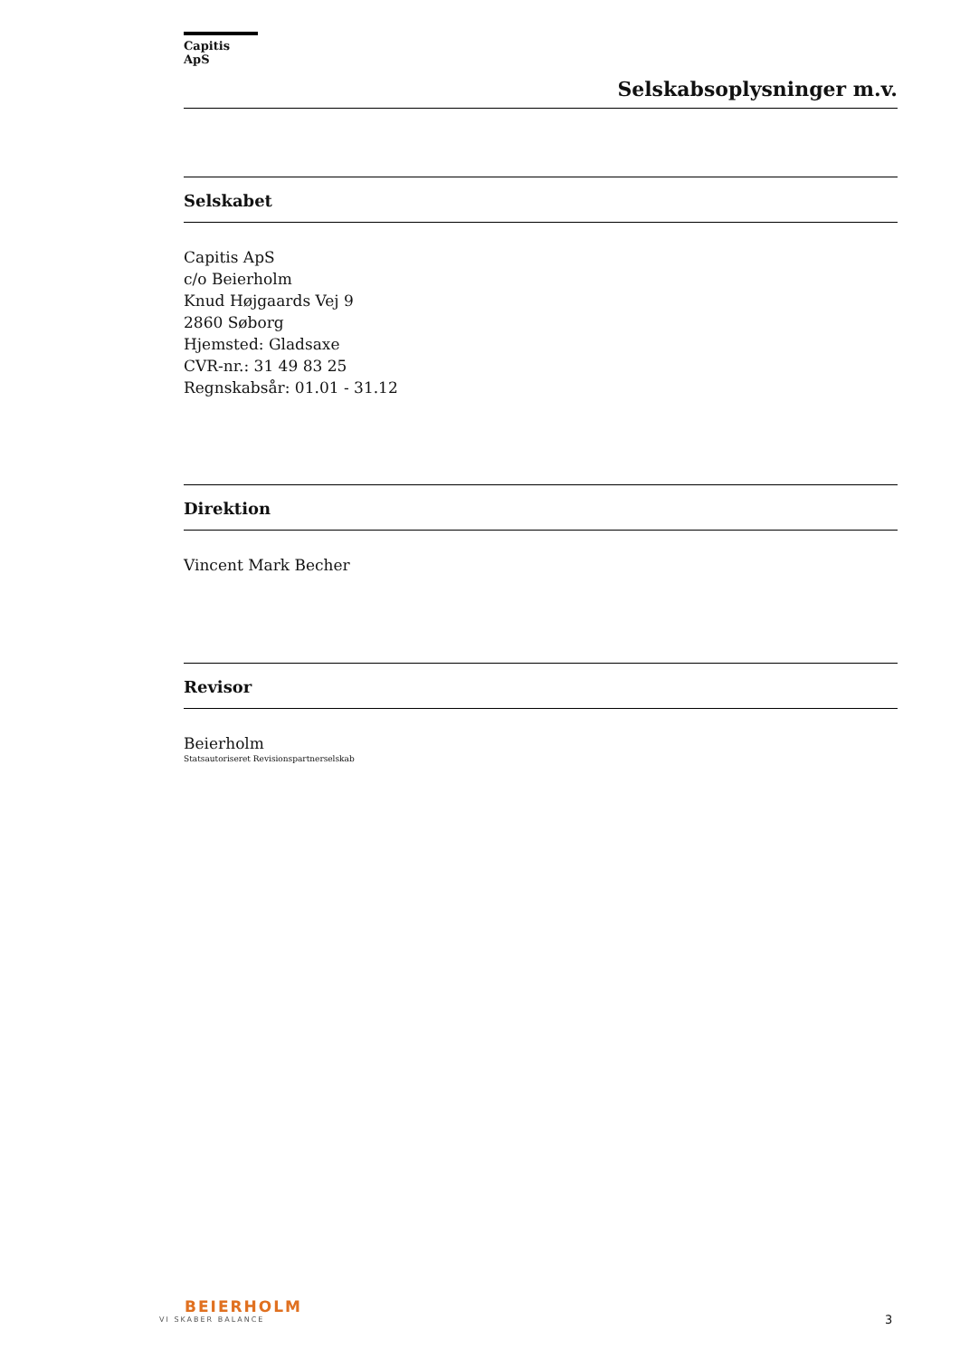Capitis ApS
Selskabsoplysninger m.v.
Selskabet
Capitis ApS
c/o Beierholm
Knud Højgaards Vej 9
2860 Søborg
Hjemsted: Gladsaxe
CVR-nr.: 31 49 83 25
Regnskabsår: 01.01 - 31.12
Direktion
Vincent Mark Becher
Revisor
Beierholm
Statsautoriseret Revisionspartnerselskab
BEIERHOLM
VI SKABER BALANCE
3